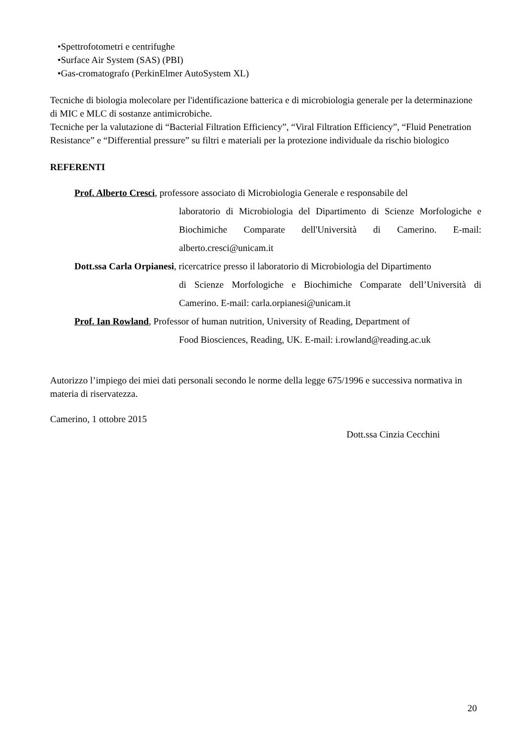•Spettrofotometri e centrifughe
•Surface Air System (SAS) (PBI)
•Gas-cromatografo (PerkinElmer AutoSystem XL)
Tecniche di biologia molecolare per l'identificazione batterica e di microbiologia generale per la determinazione di MIC e MLC di sostanze antimicrobiche.
Tecniche per la valutazione di “Bacterial Filtration Efficiency”, “Viral Filtration Efficiency”, “Fluid Penetration Resistance” e “Differential pressure” su filtri e materiali per la protezione individuale da rischio biologico
REFERENTI
Prof. Alberto Cresci, professore associato di Microbiologia Generale e responsabile del
laboratorio di Microbiologia del Dipartimento di Scienze Morfologiche e Biochimiche Comparate dell'Università di Camerino. E-mail: alberto.cresci@unicam.it
Dott.ssa Carla Orpianesi, ricercatrice presso il laboratorio di Microbiologia del Dipartimento
di Scienze Morfologiche e Biochimiche Comparate dell’Università di Camerino. E-mail: carla.orpianesi@unicam.it
Prof. Ian Rowland, Professor of human nutrition, University of Reading, Department of
Food Biosciences, Reading, UK. E-mail: i.rowland@reading.ac.uk
Autorizzo l’impiego dei miei dati personali secondo le norme della legge 675/1996 e successiva normativa in materia di riservatezza.
Camerino, 1 ottobre 2015
Dott.ssa Cinzia Cecchini
20